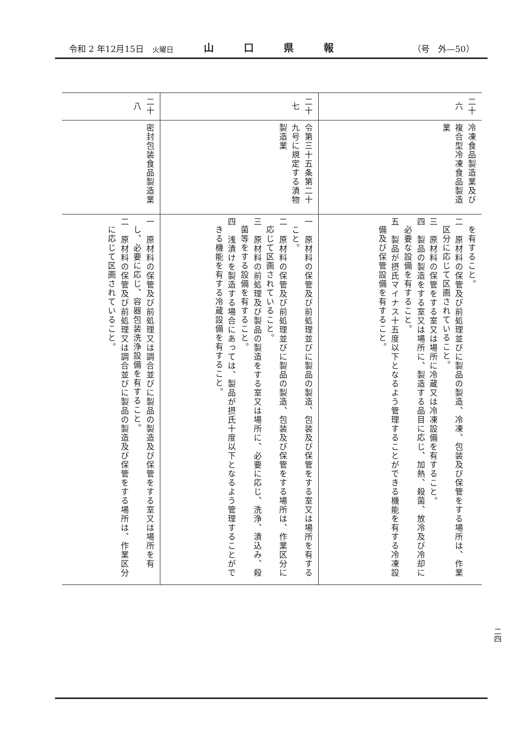令和 2 年12月15日　火曜日 山口県報 （号　外—50）
| 二十六 | 冷凍食品製造業及び複合型冷凍食品製造業 | を有すること。 二 原材料の保管及び前処理並びに製品の製造、冷凍、包装及び保管をする場所は、作業区分に応じて区画されていること。 三 原材料の保管をする室又は場所に冷蔵又は冷凍設備を有すること。 四 製品の製造をする室又は場所に、製造する品目に応じ、加熱、殺菌、放冷及び冷却に必要な設備を有すること。 五 製品が摂氏マイナス十五度以下となるよう管理することができる機能を有する冷凍設備及び保管設備を有すること。 |
| 二十七 | 令第三十五条第二十九号に規定する漬物製造業 | 一 原材料の保管及び前処理並びに製品の製造、包装及び保管をする室又は場所を有すること。 二 原材料の保管及び前処理並びに製品の製造、包装及び保管をする場所は、作業区分に応じて区画されていること。 三 原材料の前処理及び製品の製造をする室又は場所に、必要に応じ、洗浄、漬込み、殺菌等をする設備を有すること。 四 浅漬けを製造する場合にあっては、製品が摂氏十度以下となるよう管理することができる機能を有する冷蔵設備を有すること。 |
| 二十八 | 密封包装食品製造業 | 一 原材料の保管及び前処理又は調合並びに製品の製造及び保管をする室又は場所を有し、必要に応じ、容器包装洗浄設備を有すること。 二 原材料の保管及び前処理又は調合並びに製品の製造及び保管をする場所は、作業区分に応じて区画されていること。 |
二四